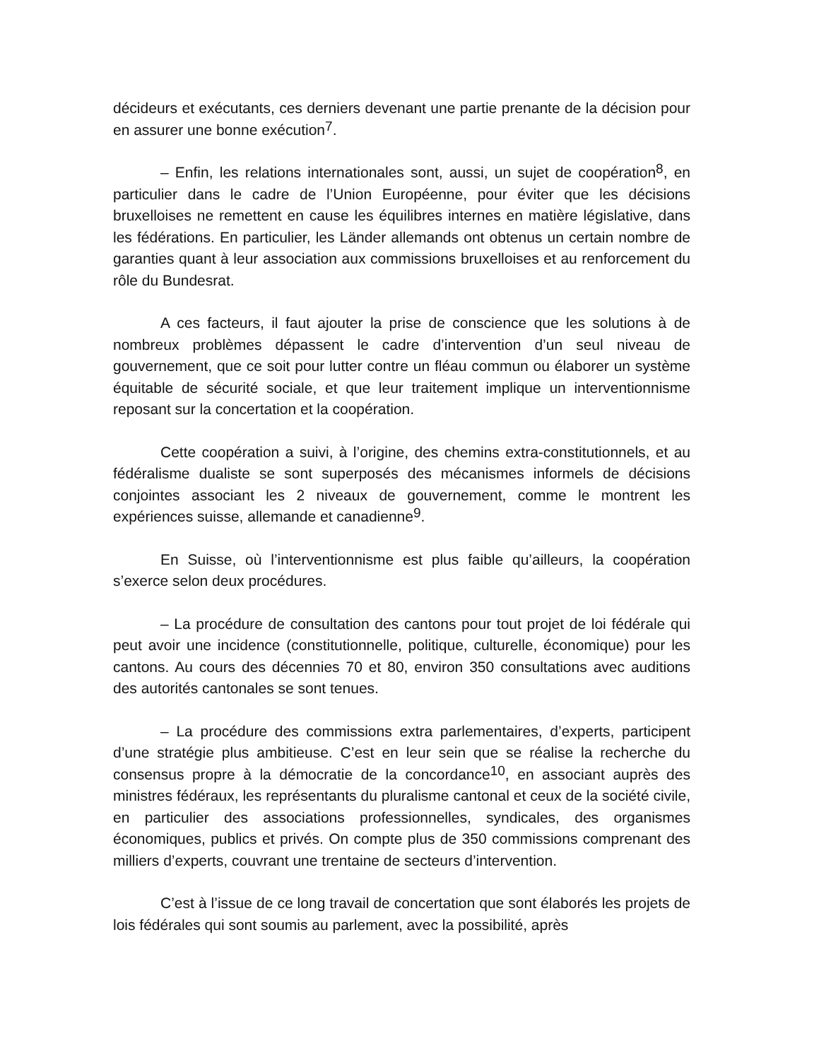décideurs et exécutants, ces derniers devenant une partie prenante de la décision pour en assurer une bonne exécution<sup>7</sup>.
– Enfin, les relations internationales sont, aussi, un sujet de coopération<sup>8</sup>, en particulier dans le cadre de l’Union Européenne, pour éviter que les décisions bruxelloises ne remettent en cause les équilibres internes en matière législative, dans les fédérations. En particulier, les Länder allemands ont obtenus un certain nombre de garanties quant à leur association aux commissions bruxelloises et au renforcement du rôle du Bundesrat.
A ces facteurs, il faut ajouter la prise de conscience que les solutions à de nombreux problèmes dépassent le cadre d’intervention d’un seul niveau de gouvernement, que ce soit pour lutter contre un fléau commun ou élaborer un système équitable de sécurité sociale, et que leur traitement implique un interventionnisme reposant sur la concertation et la coopération.
Cette coopération a suivi, à l’origine, des chemins extra-constitutionnels, et au fédéralisme dualiste se sont superposés des mécanismes informels de décisions conjointes associant les 2 niveaux de gouvernement, comme le montrent les expériences suisse, allemande et canadienne<sup>9</sup>.
En Suisse, où l’interventionnisme est plus faible qu’ailleurs, la coopération s’exerce selon deux procédures.
– La procédure de consultation des cantons pour tout projet de loi fédérale qui peut avoir une incidence (constitutionnelle, politique, culturelle, économique) pour les cantons. Au cours des décennies 70 et 80, environ 350 consultations avec auditions des autorités cantonales se sont tenues.
– La procédure des commissions extra parlementaires, d’experts, participent d’une stratégie plus ambitieuse. C’est en leur sein que se réalise la recherche du consensus propre à la démocratie de la concordance<sup>10</sup>, en associant auprès des ministres fédéraux, les représentants du pluralisme cantonal et ceux de la société civile, en particulier des associations professionnelles, syndicales, des organismes économiques, publics et privés. On compte plus de 350 commissions comprenant des milliers d’experts, couvrant une trentaine de secteurs d’intervention.
C’est à l’issue de ce long travail de concertation que sont élaborés les projets de lois fédérales qui sont soumis au parlement, avec la possibilité, après